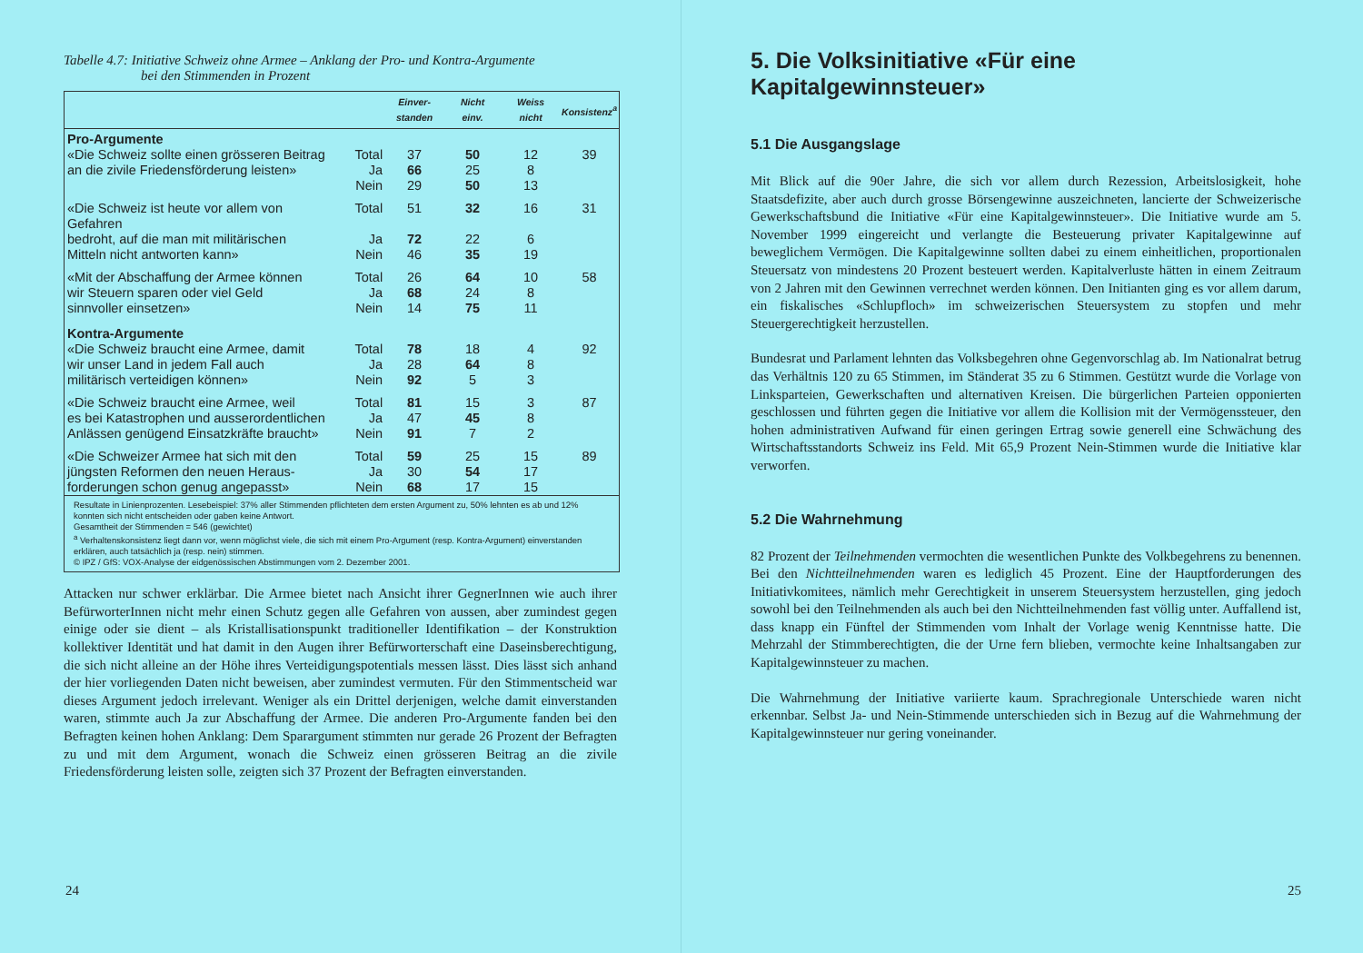Tabelle 4.7: Initiative Schweiz ohne Armee – Anklang der Pro- und Kontra-Argumente
bei den Stimmenden in Prozent
| | | Einver- standen | Nicht einv. | Weiss nicht | Konsistenz<sup>a</sup> |
| --- | --- | --- | --- | --- | --- |
| Pro-Argumente | | | | | |
| «Die Schweiz sollte einen grösseren Beitrag | Total | 37 | 50 | 12 | 39 |
| an die zivile Friedensförderung leisten» | Ja | 66 | 25 | 8 | |
| | Nein | 29 | 50 | 13 | |
| «Die Schweiz ist heute vor allem von Gefahren | Total | 51 | 32 | 16 | 31 |
| bedroht, auf die man mit militärischen | Ja | 72 | 22 | 6 | |
| Mitteln nicht antworten kann» | Nein | 46 | 35 | 19 | |
| «Mit der Abschaffung der Armee können | Total | 26 | 64 | 10 | 58 |
| wir Steuern sparen oder viel Geld | Ja | 68 | 24 | 8 | |
| sinnvoller einsetzen» | Nein | 14 | 75 | 11 | |
| Kontra-Argumente | | | | | |
| «Die Schweiz braucht eine Armee, damit | Total | 78 | 18 | 4 | 92 |
| wir unser Land in jedem Fall auch | Ja | 28 | 64 | 8 | |
| militärisch verteidigen können» | Nein | 92 | 5 | 3 | |
| «Die Schweiz braucht eine Armee, weil | Total | 81 | 15 | 3 | 87 |
| es bei Katastrophen und ausserordentlichen | Ja | 47 | 45 | 8 | |
| Anlässen genügend Einsatzkräfte braucht» | Nein | 91 | 7 | 2 | |
| «Die Schweizer Armee hat sich mit den | Total | 59 | 25 | 15 | 89 |
| jüngsten Reformen den neuen Heraus- | Ja | 30 | 54 | 17 | |
| forderungen schon genug angepasst» | Nein | 68 | 17 | 15 | |
| Resultate in Linienprozenten. Lesebeispiel: 37% aller Stimmenden pflichteten dem ersten Argument zu, 50% lehnten es ab und 12% konnten sich nicht entscheiden oder gaben keine Antwort. Gesamtheit der Stimmenden = 546 (gewichtet) <sup>a</sup> Verhaltenskonsistenz liegt dann vor, wenn möglichst viele, die sich mit einem Pro-Argument (resp. Kontra-Argument) einverstanden erklären, auch tatsächlich ja (resp. nein) stimmen. © IPZ / GfS: VOX-Analyse der eidgenössischen Abstimmungen vom 2. Dezember 2001. | | | | | |
Attacken nur schwer erklärbar. Die Armee bietet nach Ansicht ihrer GegnerInnen wie auch ihrer BefürworterInnen nicht mehr einen Schutz gegen alle Gefahren von aussen, aber zumindest gegen einige oder sie dient – als Kristallisationspunkt traditioneller Identifikation – der Konstruktion kollektiver Identität und hat damit in den Augen ihrer Befürworterschaft eine Daseinsberechtigung, die sich nicht alleine an der Höhe ihres Verteidigungspotentials messen lässt. Dies lässt sich anhand der hier vorliegenden Daten nicht beweisen, aber zumindest vermuten. Für den Stimmentscheid war dieses Argument jedoch irrelevant. Weniger als ein Drittel derjenigen, welche damit einverstanden waren, stimmte auch Ja zur Abschaffung der Armee. Die anderen Pro-Argumente fanden bei den Befragten keinen hohen Anklang: Dem Spar­argument stimmten nur gerade 26 Prozent der Befragten zu und mit dem Argument, wonach die Schweiz einen grösseren Beitrag an die zivile Friedensförderung leisten solle, zeigten sich 37 Prozent der Befragten einverstanden.
24
5. Die Volksinitiative «Für eine Kapitalgewinnsteuer»
5.1 Die Ausgangslage
Mit Blick auf die 90er Jahre, die sich vor allem durch Rezession, Arbeitslosigkeit, hohe Staatsdefizite, aber auch durch grosse Börsengewinne auszeichneten, lancierte der Schweizerische Gewerkschaftsbund die Initiative «Für eine Kapitalgewinnsteuer». Die Initiative wurde am 5. November 1999 eingereicht und verlangte die Besteuerung privater Kapitalgewinne auf beweglichem Vermögen. Die Kapitalgewinne sollten dabei zu einem einheitlichen, proportionalen Steuersatz von mindestens 20 Prozent besteuert werden. Kapitalverluste hätten in einem Zeitraum von 2 Jahren mit den Gewinnen verrechnet werden können. Den Initianten ging es vor allem darum, ein fiskalisches «Schlupfloch» im schweizerischen Steuersystem zu stopfen und mehr Steuergerechtigkeit herzustellen.
Bundesrat und Parlament lehnten das Volksbegehren ohne Gegenvorschlag ab. Im Nationalrat betrug das Verhältnis 120 zu 65 Stimmen, im Ständerat 35 zu 6 Stimmen. Gestützt wurde die Vorlage von Linksparteien, Gewerkschaften und alternativen Kreisen. Die bürgerlichen Parteien opponierten geschlossen und führten gegen die Initiative vor allem die Kollision mit der Vermögenssteuer, den hohen administrativen Aufwand für einen geringen Ertrag sowie generell eine Schwächung des Wirtschaftsstandorts Schweiz ins Feld. Mit 65,9 Prozent Nein-Stimmen wurde die Initiative klar verworfen.
5.2 Die Wahrnehmung
82 Prozent der Teilnehmenden vermochten die wesentlichen Punkte des Volkbegehrens zu benennen. Bei den Nichtteilnehmenden waren es lediglich 45 Prozent. Eine der Hauptforderungen des Initiativkomitees, nämlich mehr Gerechtigkeit in unserem Steuersystem herzustellen, ging jedoch sowohl bei den Teilnehmenden als auch bei den Nichtteilnehmenden fast völlig unter. Auffallend ist, dass knapp ein Fünftel der Stimmenden vom Inhalt der Vorlage wenig Kenntnisse hatte. Die Mehrzahl der Stimmberechtigten, die der Urne fern blieben, vermochte keine Inhaltsangaben zur Kapitalgewinnsteuer zu machen.
Die Wahrnehmung der Initiative variierte kaum. Sprachregionale Unterschiede waren nicht erkennbar. Selbst Ja- und Nein-Stimmende unterschieden sich in Bezug auf die Wahrnehmung der Kapitalgewinnsteuer nur gering voneinander.
25